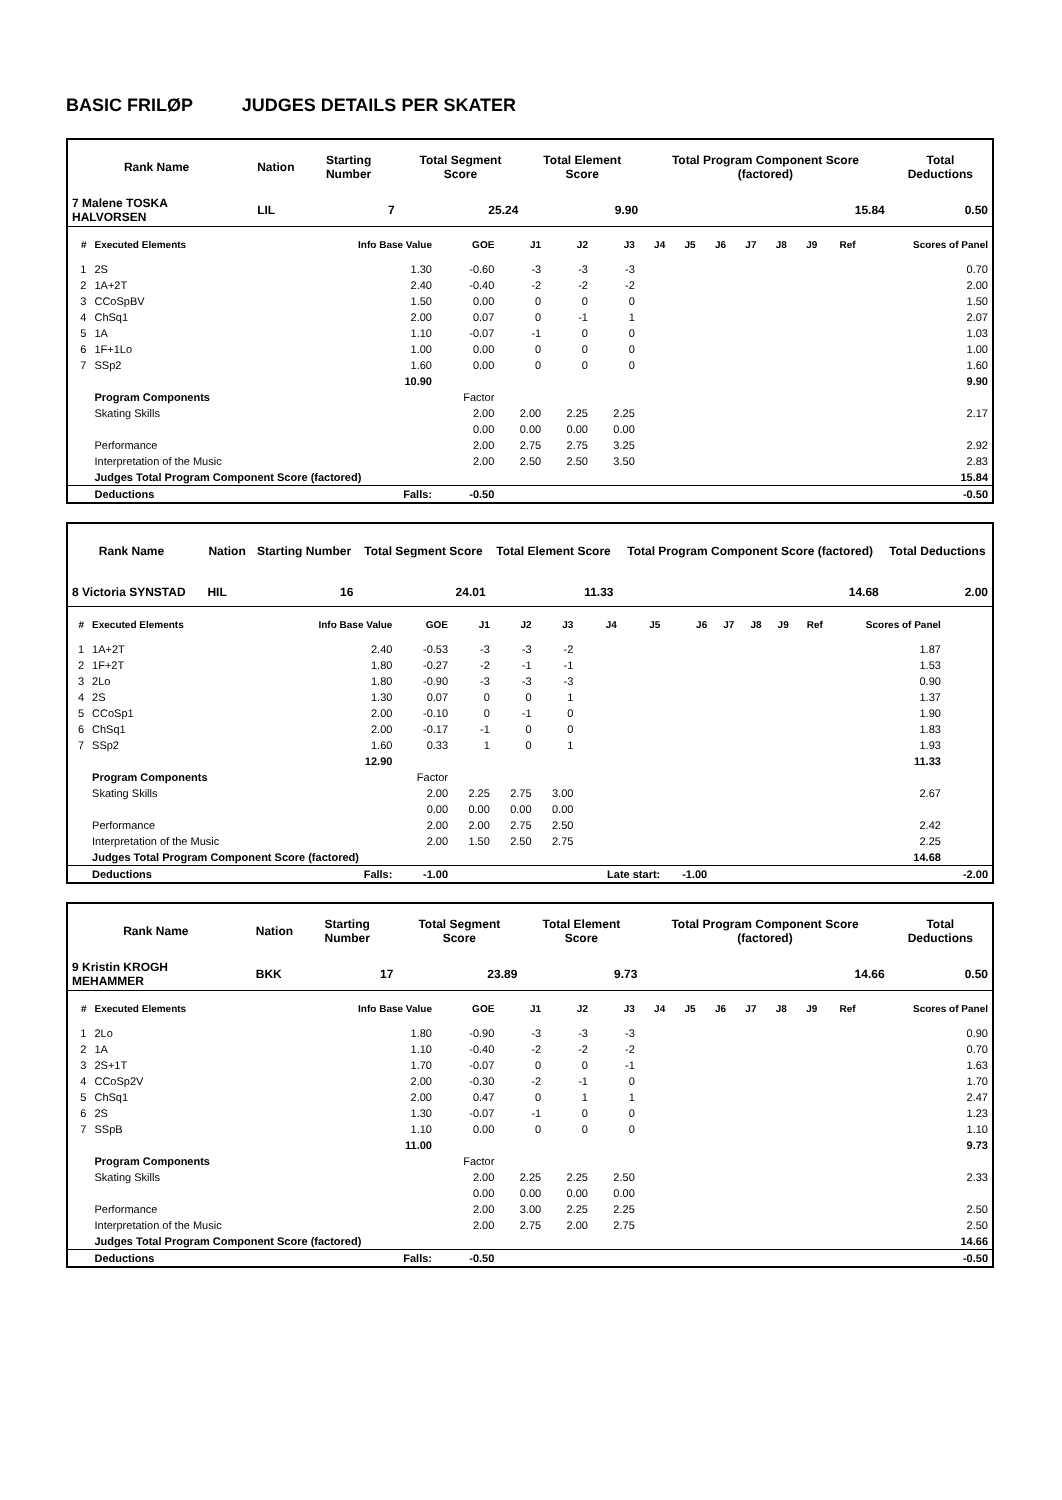BASIC FRILØP JUDGES DETAILS PER SKATER
| Rank Name | | Nation | Starting Number | Total Segment Score | Total Element Score | Total Program Component Score (factored) | Total Deductions |
| --- | --- | --- | --- | --- | --- | --- | --- |
| 7 Malene TOSKA HALVORSEN | | LIL | 7 | 25.24 | 9.90 | 15.84 | 0.50 |
| # | Executed Elements | Info Base Value | GOE | J1 | J2 | J3 | J4 | J5 | J6 | J7 | J8 | J9 | Ref | Scores of Panel |
| --- | --- | --- | --- | --- | --- | --- | --- | --- | --- | --- | --- | --- | --- | --- |
| 1 | 2S | 1.30 | -0.60 | -3 | -3 | -3 | | | | | | | | 0.70 |
| 2 | 1A+2T | 2.40 | -0.40 | -2 | -2 | -2 | | | | | | | | 2.00 |
| 3 | CCoSpBV | 1.50 | 0.00 | 0 | 0 | 0 | | | | | | | | 1.50 |
| 4 | ChSq1 | 2.00 | 0.07 | 0 | -1 | 1 | | | | | | | | 2.07 |
| 5 | 1A | 1.10 | -0.07 | -1 | 0 | 0 | | | | | | | | 1.03 |
| 6 | 1F+1Lo | 1.00 | 0.00 | 0 | 0 | 0 | | | | | | | | 1.00 |
| 7 | SSp2 | 1.60 | 0.00 | 0 | 0 | 0 | | | | | | | | 1.60 |
| | | 10.90 | | | | | | | | | | | | 9.90 |
| | Program Components | | Factor | | | | | | | | | | | |
| | Skating Skills | | 2.00 | 2.00 | 2.25 | 2.25 | | | | | | | | 2.17 |
| | | | 0.00 | 0.00 | 0.00 | 0.00 | | | | | | | | |
| | Performance | | 2.00 | 2.75 | 2.75 | 3.25 | | | | | | | | 2.92 |
| | Interpretation of the Music | | 2.00 | 2.50 | 2.50 | 3.50 | | | | | | | | 2.83 |
| | Judges Total Program Component Score (factored) | | | | | | | | | | | | | 15.84 |
| | Deductions | Falls: | -0.50 | | | | | | | | | | | -0.50 |
| Rank Name | | Nation | Starting Number | Total Segment Score | Total Element Score | Total Program Component Score (factored) | Total Deductions |
| --- | --- | --- | --- | --- | --- | --- | --- |
| 8 Victoria SYNSTAD | | HIL | 16 | 24.01 | 11.33 | 14.68 | 2.00 |
| # | Executed Elements | Info Base Value | GOE | J1 | J2 | J3 | J4 | J5 | J6 | J7 | J8 | J9 | Ref | Scores of Panel | |
| --- | --- | --- | --- | --- | --- | --- | --- | --- | --- | --- | --- | --- | --- | --- | --- |
| 1 | 1A+2T | 2.40 | -0.53 | -3 | -3 | -2 | | | | | | | | 1.87 | |
| 2 | 1F+2T | 1.80 | -0.27 | -2 | -1 | -1 | | | | | | | | 1.53 | |
| 3 | 2Lo | 1.80 | -0.90 | -3 | -3 | -3 | | | | | | | | 0.90 | |
| 4 | 2S | 1.30 | 0.07 | 0 | 0 | 1 | | | | | | | | 1.37 | |
| 5 | CCoSp1 | 2.00 | -0.10 | 0 | -1 | 0 | | | | | | | | 1.90 | |
| 6 | ChSq1 | 2.00 | -0.17 | -1 | 0 | 0 | | | | | | | | 1.83 | |
| 7 | SSp2 | 1.60 | 0.33 | 1 | 0 | 1 | | | | | | | | 1.93 | |
| | | 12.90 | | | | | | | | | | | | 11.33 | |
| | Program Components | | Factor | | | | | | | | | | | | |
| | Skating Skills | | 2.00 | 2.25 | 2.75 | 3.00 | | | | | | | | 2.67 | |
| | | | 0.00 | 0.00 | 0.00 | 0.00 | | | | | | | | | |
| | Performance | | 2.00 | 2.00 | 2.75 | 2.50 | | | | | | | | 2.42 | |
| | Interpretation of the Music | | 2.00 | 1.50 | 2.50 | 2.75 | | | | | | | | 2.25 | |
| | Judges Total Program Component Score (factored) | | | | | | | | | | | | | 14.68 | |
| | Deductions | Falls: | -1.00 | | | | Late start: | | -1.00 | | | | | | -2.00 |
| Rank Name | | Nation | Starting Number | Total Segment Score | Total Element Score | Total Program Component Score (factored) | Total Deductions |
| --- | --- | --- | --- | --- | --- | --- | --- |
| 9 Kristin KROGH MEHAMMER | | BKK | 17 | 23.89 | 9.73 | 14.66 | 0.50 |
| # | Executed Elements | Info Base Value | GOE | J1 | J2 | J3 | J4 | J5 | J6 | J7 | J8 | J9 | Ref | Scores of Panel |
| --- | --- | --- | --- | --- | --- | --- | --- | --- | --- | --- | --- | --- | --- | --- |
| 1 | 2Lo | 1.80 | -0.90 | -3 | -3 | -3 | | | | | | | | 0.90 |
| 2 | 1A | 1.10 | -0.40 | -2 | -2 | -2 | | | | | | | | 0.70 |
| 3 | 2S+1T | 1.70 | -0.07 | 0 | 0 | -1 | | | | | | | | 1.63 |
| 4 | CCoSp2V | 2.00 | -0.30 | -2 | -1 | 0 | | | | | | | | 1.70 |
| 5 | ChSq1 | 2.00 | 0.47 | 0 | 1 | 1 | | | | | | | | 2.47 |
| 6 | 2S | 1.30 | -0.07 | -1 | 0 | 0 | | | | | | | | 1.23 |
| 7 | SSpB | 1.10 | 0.00 | 0 | 0 | 0 | | | | | | | | 1.10 |
| | | 11.00 | | | | | | | | | | | | 9.73 |
| | Program Components | | Factor | | | | | | | | | | | |
| | Skating Skills | | 2.00 | 2.25 | 2.25 | 2.50 | | | | | | | | 2.33 |
| | | | 0.00 | 0.00 | 0.00 | 0.00 | | | | | | | | |
| | Performance | | 2.00 | 3.00 | 2.25 | 2.25 | | | | | | | | 2.50 |
| | Interpretation of the Music | | 2.00 | 2.75 | 2.00 | 2.75 | | | | | | | | 2.50 |
| | Judges Total Program Component Score (factored) | | | | | | | | | | | | | 14.66 |
| | Deductions | Falls: | -0.50 | | | | | | | | | | | -0.50 |